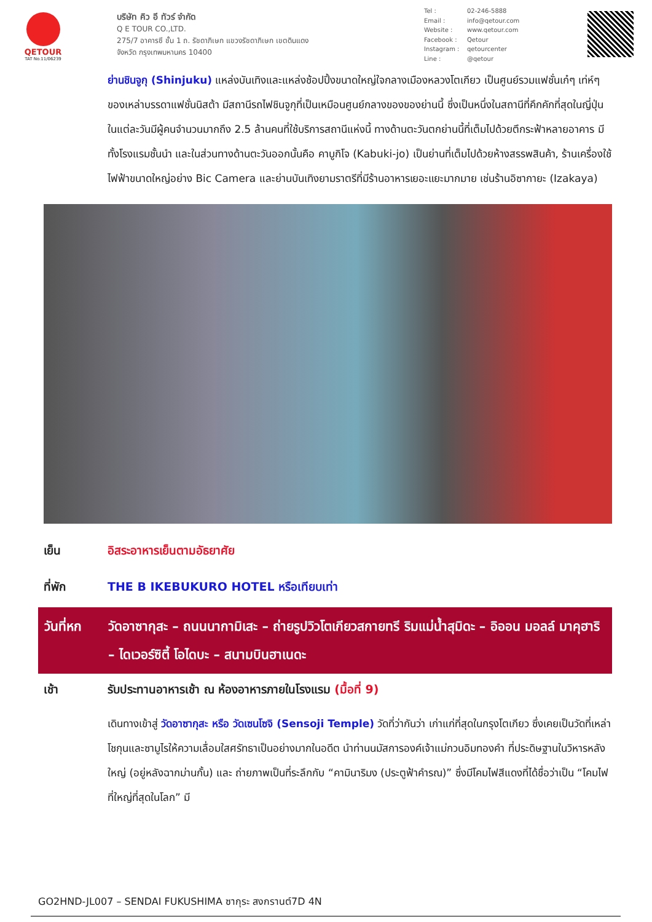QETOUR
TAT No.11/06239
บริษัท คิว อี ทัวร์ จำกัด
Q E TOUR CO.,LTD.
275/7 อาคารซี ชั้น 1 ถ. รัชดาภิเษก แขวงรัชดาภิเษก เขตดินแดง
จังหวัด กรุงเทพมหานคร 10400
Tel : 02-246-5888
Email : info@qetour.com
Website : www.qetour.com
Facebook : Qetour
Instagram : qetourcenter
Line : @qetour
ย่านชินจูกุ (Shinjuku) แหล่งบันเทิงและแหล่งช้อปปิ้งขนาดใหญ่ใจกลางเมืองหลวงโตเกียว เป็นศูนย์รวมแฟชั่นเก๋ๆ เท่ห์ๆ ของเหล่าบรรดาแฟชั่นนิสต้า มีสถานีรถไฟชินจูกุที่เป็นเหมือนศูนย์กลางของของย่านนี้ ซึ่งเป็นหนึ่งในสถานีที่คึกคักที่สุดในญี่ปุ่น ในแต่ละวันมีผู้คนจำนวนมากถึง 2.5 ล้านคนที่ใช้บริการสถานีแห่งนี้ ทางด้านตะวันตกย่านนี้ที่เต็มไปด้วยตึกระฟ้าหลายอาคาร มีทั้งโรงแรมชั้นนำ และในส่วนทางด้านตะวันออกนั้นคือ คาบูกิโจ (Kabuki-jo) เป็นย่านที่เต็มไปด้วยห้างสรรพสินค้า, ร้านเครื่องใช้ไฟฟ้าขนาดใหญ่อย่าง Bic Camera และย่านบันเทิงยามราตรีที่มีร้านอาหารเยอะแยะมากมาย เช่นร้านอิซากายะ (Izakaya)
เย็น อิสระอาหารเย็นตามอัธยาศัย
ที่พัก THE B IKEBUKURO HOTEL หรือเทียบเท่า
วันที่หก วัดอาซากุสะ – ถนนนากามิเสะ – ถ่ายรูปวิวโตเกียวสกายทรี ริมแม่น้ำสุมิดะ – อิออน มอลล์ มาคุฮาริ – ไดเวอร์ซิตี้ โอไดบะ – สนามบินฮาเนดะ
เช้า รับประทานอาหารเช้า ณ ห้องอาหารภายในโรงแรม (มื้อที่ 9)
เดินทางเข้าสู่ วัดอาซากุสะ หรือ วัดเซนโซจิ (Sensoji Temple) วัดที่ว่ากันว่า เก่าแก่ที่สุดในกรุงโตเกียว ซึ่งเคยเป็นวัดที่เหล่าโชกุนและซามูไรให้ความเลื่อมใสศรัทธาเป็นอย่างมากในอดีต นำท่านนมัสการองค์เจ้าแม่กวนอิมทองคำ ที่ประดิษฐานในวิหารหลังใหญ่ (อยู่หลังฉากม่านกั้น) และ ถ่ายภาพเป็นที่ระลึกกับ “คามินาริมง (ประตูฟ้าคำรณ)” ซึ่งมีโคมไฟสีแดงที่ได้ชื่อว่าเป็น “โคมไฟที่ใหญ่ที่สุดในโลก” มี
GO2HND-JL007 – SENDAI FUKUSHIMA ซากุระ สงกรานต์7D 4N